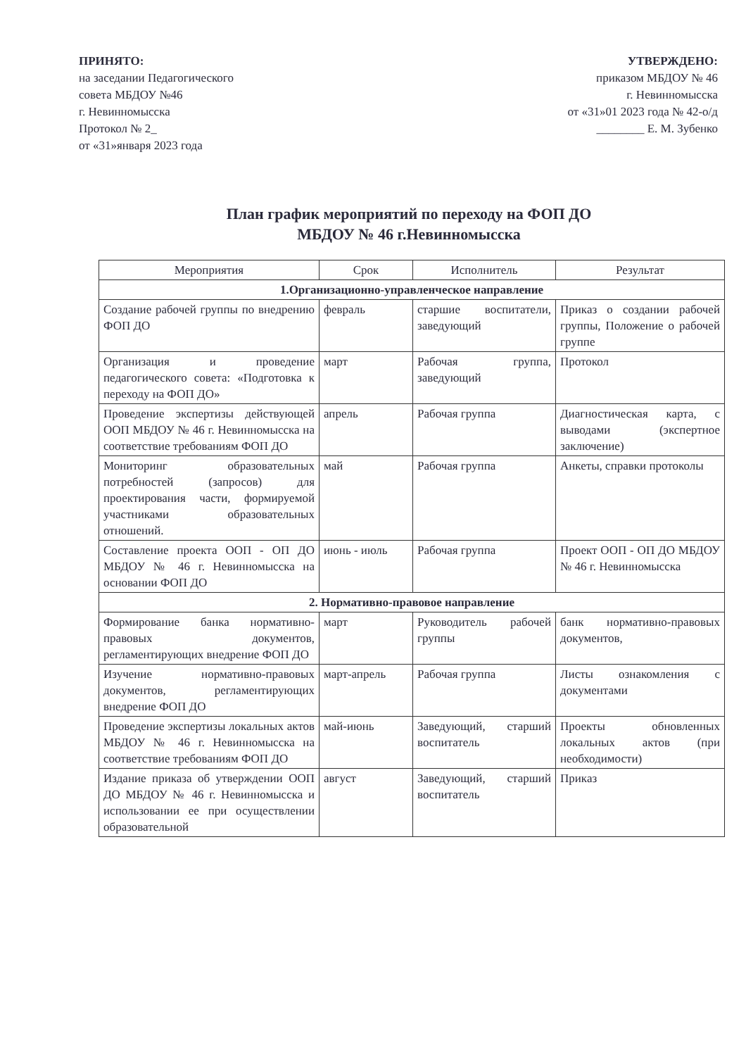ПРИНЯТО:
на заседании Педагогического
совета МБДОУ №46
г. Невинномысска
Протокол № 2_
от «31»января 2023 года
УТВЕРЖДЕНО:
приказом МБДОУ № 46
г. Невинномысска
от «31»01 2023 года № 42-о/д
________ Е. М. Зубенко
План график мероприятий по переходу на ФОП ДО
МБДОУ № 46 г.Невинномысска
| Мероприятия | Срок | Исполнитель | Результат |
| --- | --- | --- | --- |
| 1.Организационно-управленческое направление | | | |
| Создание рабочей группы по внедрению ФОП ДО | февраль | старшие воспитатели, заведующий | Приказ о создании рабочей группы, Положение о рабочей группе |
| Организация и проведение педагогического совета: «Подготовка к переходу на ФОП ДО» | март | Рабочая группа, заведующий | Протокол |
| Проведение экспертизы действующей ООП МБДОУ № 46 г. Невинномысска на соответствие требованиям ФОП ДО | апрель | Рабочая группа | Диагностическая карта, с выводами (экспертное заключение) |
| Мониторинг образовательных потребностей (запросов) для проектирования части, формируемой участниками образовательных отношений. | май | Рабочая группа | Анкеты, справки протоколы |
| Составление проекта ООП - ОП ДО МБДОУ № 46 г. Невинномысска на основании ФОП ДО | июнь - июль | Рабочая группа | Проект ООП - ОП ДО МБДОУ № 46 г. Невинномысска |
| 2. Нормативно-правовое направление | | | |
| Формирование банка нормативно-правовых документов, регламентирующих внедрение ФОП ДО | март | Руководитель рабочей группы | банк нормативно-правовых документов, |
| Изучение нормативно-правовых документов, регламентирующих внедрение ФОП ДО | март-апрель | Рабочая группа | Листы ознакомления с документами |
| Проведение экспертизы локальных актов МБДОУ № 46 г. Невинномысска на соответствие требованиям ФОП ДО | май-июнь | Заведующий, старший воспитатель | Проекты обновленных локальных актов (при необходимости) |
| Издание приказа об утверждении ООП ДО МБДОУ № 46 г. Невинномысска и использовании ее при осуществлении образовательной | август | Заведующий, старший воспитатель | Приказ |